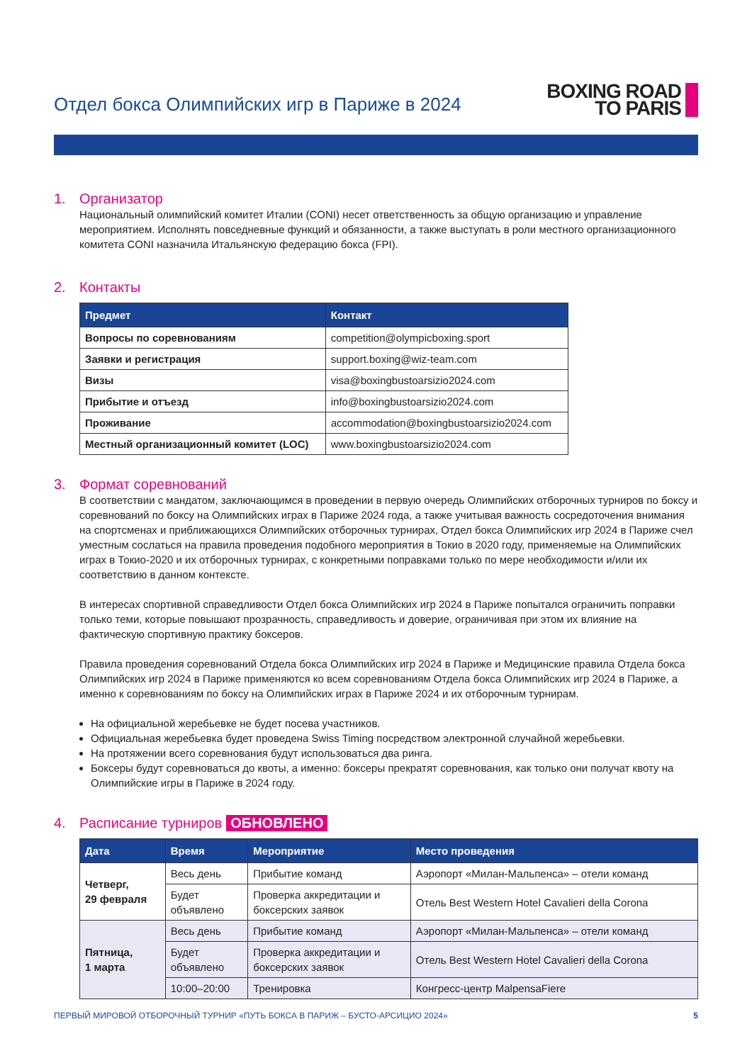Отдел бокса Олимпийских игр в Париже в 2024
BOXING ROAD
TO PARIS
1. Организатор
Национальный олимпийский комитет Италии (CONI) несет ответственность за общую организацию и управление мероприятием. Исполнять повседневные функций и обязанности, а также выступать в роли местного организационного комитета CONI назначила Итальянскую федерацию бокса (FPI).
2. Контакты
| Предмет | Контакт |
| --- | --- |
| Вопросы по соревнованиям | competition@olympicboxing.sport |
| Заявки и регистрация | support.boxing@wiz-team.com |
| Визы | visa@boxingbustoarsizio2024.com |
| Прибытие и отъезд | info@boxingbustoarsizio2024.com |
| Проживание | accommodation@boxingbustoarsizio2024.com |
| Местный организационный комитет (LOC) | www.boxingbustoarsizio2024.com |
3. Формат соревнований
В соответствии с мандатом, заключающимся в проведении в первую очередь Олимпийских отборочных турниров по боксу и соревнований по боксу на Олимпийских играх в Париже 2024 года, а также учитывая важность сосредоточения внимания на спортсменах и приближающихся Олимпийских отборочных турнирах, Отдел бокса Олимпийских игр 2024 в Париже счел уместным сослаться на правила проведения подобного мероприятия в Токио в 2020 году, применяемые на Олимпийских играх в Токио-2020 и их отборочных турнирах, с конкретными поправками только по мере необходимости и/или их соответствию в данном контексте.
В интересах спортивной справедливости Отдел бокса Олимпийских игр 2024 в Париже попытался ограничить поправки только теми, которые повышают прозрачность, справедливость и доверие, ограничивая при этом их влияние на фактическую спортивную практику боксеров.
Правила проведения соревнований Отдела бокса Олимпийских игр 2024 в Париже и Медицинские правила Отдела бокса Олимпийских игр 2024 в Париже применяются ко всем соревнованиям Отдела бокса Олимпийских игр 2024 в Париже, а именно к соревнованиям по боксу на Олимпийских играх в Париже 2024 и их отборочным турнирам.
На официальной жеребьевке не будет посева участников.
Официальная жеребьевка будет проведена Swiss Timing посредством электронной случайной жеребьевки.
На протяжении всего соревнования будут использоваться два ринга.
Боксеры будут соревноваться до квоты, а именно: боксеры прекратят соревнования, как только они получат квоту на Олимпийские игры в Париже в 2024 году.
4. Расписание турниров ОБНОВЛЕНО
| Дата | Время | Мероприятие | Место проведения |
| --- | --- | --- | --- |
| Четверг, 29 февраля | Весь день | Прибытие команд | Аэропорт «Милан-Мальпенса» – отели команд |
| | Будет объявлено | Проверка аккредитации и боксерских заявок | Отель Best Western Hotel Cavalieri della Corona |
| Пятница, 1 марта | Весь день | Прибытие команд | Аэропорт «Милан-Мальпенса» – отели команд |
| | Будет объявлено | Проверка аккредитации и боксерских заявок | Отель Best Western Hotel Cavalieri della Corona |
| | 10:00–20:00 | Тренировка | Конгресс-центр MalpensaFiere |
ПЕРВЫЙ МИРОВОЙ ОТБОРОЧНЫЙ ТУРНИР «ПУТЬ БОКСА В ПАРИЖ – БУСТО-АРСИЦИО 2024» 5